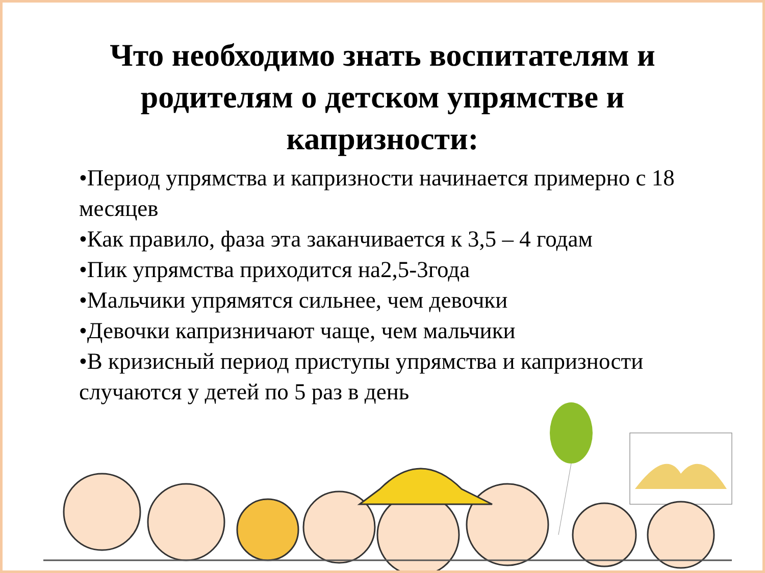Что необходимо знать воспитателям и
родителям о детском упрямстве и
капризности:
•Период упрямства и капризности начинается примерно с 18 месяцев
•Как правило, фаза эта заканчивается к 3,5 – 4 годам
•Пик упрямства приходится на2,5-3года
•Мальчики упрямятся сильнее, чем девочки
•Девочки капризничают чаще, чем мальчики
•В кризисный период приступы упрямства и капризности случаются у детей по 5 раз в день